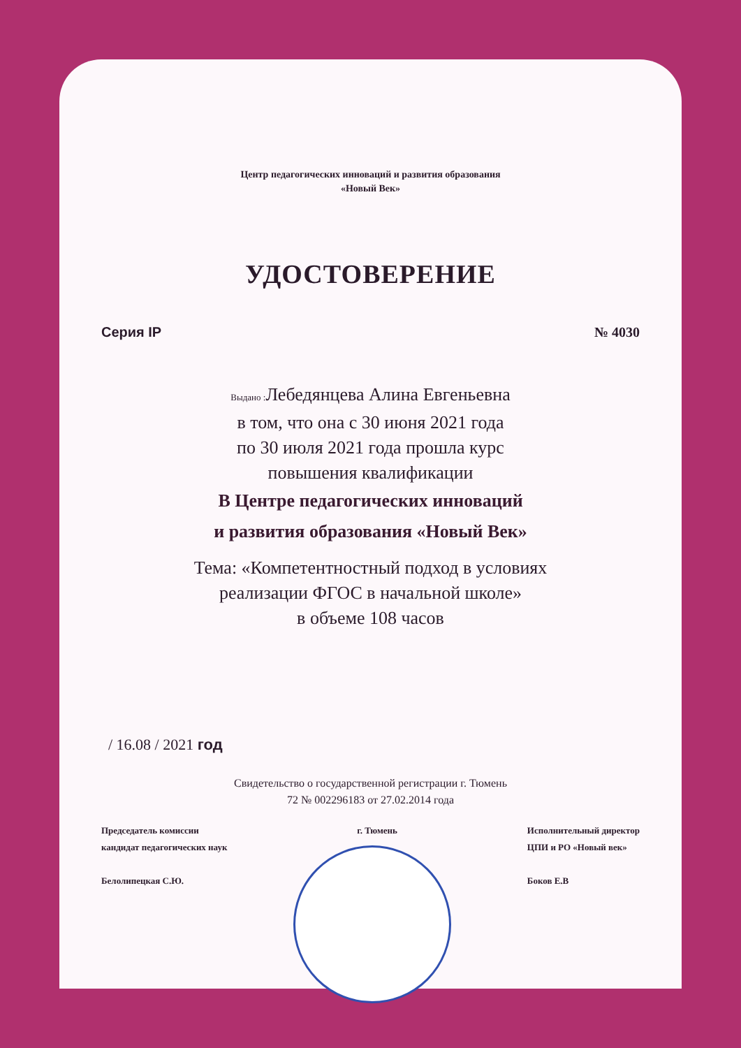Центр педагогических инноваций и развития образования
«Новый Век»
УДОСТОВЕРЕНИЕ
Серия IP № 4030
Выдано : Лебедянцева Алина Евгеньевна
в том, что она с 30 июня 2021 года
по 30 июля 2021 года прошла курс
повышения квалификации
В Центре педагогических инноваций
и развития образования «Новый Век»
Тема: «Компетентностный подход в условиях
реализации ФГОС в начальной школе»
в объеме 108 часов
/ 16.08 / 2021 год
Свидетельство о государственной регистрации г. Тюмень
72 № 002296183 от 27.02.2014 года
Председатель комиссии
кандидат педагогических наук
Белолипецкая С.Ю.
г. Тюмень Исполнительный директор
ЦПИ и РО «Новый век»
Боков Е.В